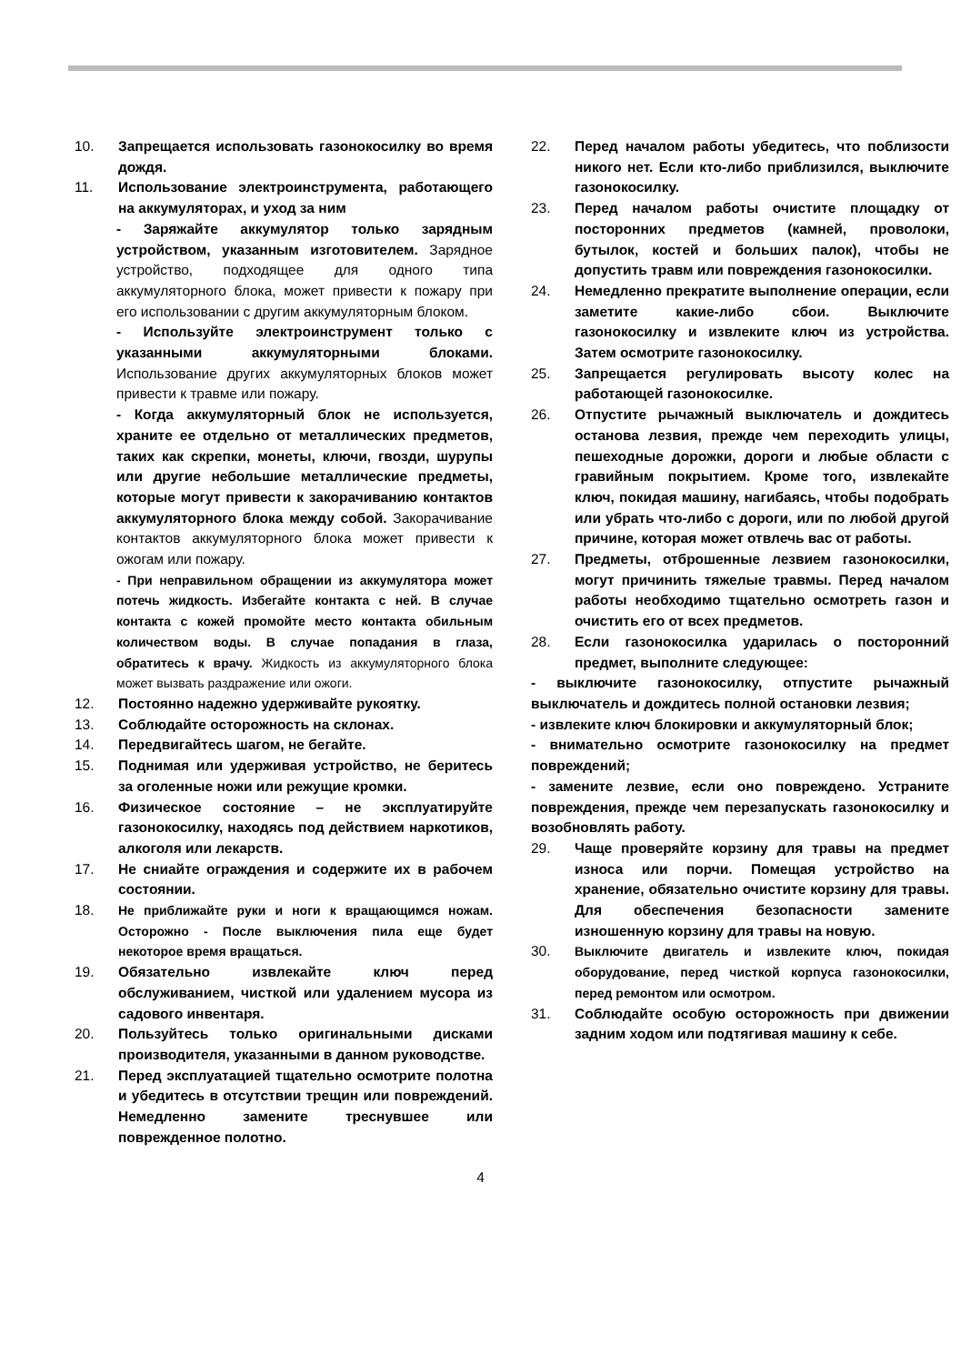10. Запрещается использовать газонокосилку во время дождя.
11. Использование электроинструмента, работающего на аккумуляторах, и уход за ним
- Заряжайте аккумулятор только зарядным устройством, указанным изготовителем. Зарядное устройство, подходящее для одного типа аккумуляторного блока, может привести к пожару при его использовании с другим аккумуляторным блоком.
- Используйте электроинструмент только с указанными аккумуляторными блоками. Использование других аккумуляторных блоков может привести к травме или пожару.
- Когда аккумуляторный блок не используется, храните ее отдельно от металлических предметов, таких как скрепки, монеты, ключи, гвозди, шурупы или другие небольшие металлические предметы, которые могут привести к закорачиванию контактов аккумуляторного блока между собой. Закорачивание контактов аккумуляторного блока может привести к ожогам или пожару.
- При неправильном обращении из аккумулятора может потечь жидкость. Избегайте контакта с ней. В случае контакта с кожей промойте место контакта обильным количеством воды. В случае попадания в глаза, обратитесь к врачу. Жидкость из аккумуляторного блока может вызвать раздражение или ожоги.
12. Постоянно надежно удерживайте рукоятку.
13. Соблюдайте осторожность на склонах.
14. Передвигайтесь шагом, не бегайте.
15. Поднимая или удерживая устройство, не беритесь за оголенные ножи или режущие кромки.
16. Физическое состояние – не эксплуатируйте газонокосилку, находясь под действием наркотиков, алкоголя или лекарств.
17. Не сниайте ограждения и содержите их в рабочем состоянии.
18. Не приближайте руки и ноги к вращающимся ножам. Осторожно - После выключения пила еще будет некоторое время вращаться.
19. Обязательно извлекайте ключ перед обслуживанием, чисткой или удалением мусора из садового инвентаря.
20. Пользуйтесь только оригинальными дисками производителя, указанными в данном руководстве.
21. Перед эксплуатацией тщательно осмотрите полотна и убедитесь в отсутствии трещин или повреждений. Немедленно замените треснувшее или поврежденное полотно.
22. Перед началом работы убедитесь, что поблизости никого нет. Если кто-либо приблизился, выключите газонокосилку.
23. Перед началом работы очистите площадку от посторонних предметов (камней, проволоки, бутылок, костей и больших палок), чтобы не допустить травм или повреждения газонокосилки.
24. Немедленно прекратите выполнение операции, если заметите какие-либо сбои. Выключите газонокосилку и извлеките ключ из устройства. Затем осмотрите газонокосилку.
25. Запрещается регулировать высоту колес на работающей газонокосилке.
26. Отпустите рычажный выключатель и дождитесь останова лезвия, прежде чем переходить улицы, пешеходные дорожки, дороги и любые области с гравийным покрытием. Кроме того, извлекайте ключ, покидая машину, нагибаясь, чтобы подобрать или убрать что-либо с дороги, или по любой другой причине, которая может отвлечь вас от работы.
27. Предметы, отброшенные лезвием газонокосилки, могут причинить тяжелые травмы. Перед началом работы необходимо тщательно осмотреть газон и очистить его от всех предметов.
28. Если газонокосилка ударилась о посторонний предмет, выполните следующее:
- выключите газонокосилку, отпустите рычажный выключатель и дождитесь полной остановки лезвия;
- извлеките ключ блокировки и аккумуляторный блок;
- внимательно осмотрите газонокосилку на предмет повреждений;
- замените лезвие, если оно повреждено. Устраните повреждения, прежде чем перезапускать газонокосилку и возобновлять работу.
29. Чаще проверяйте корзину для травы на предмет износа или порчи. Помещая устройство на хранение, обязательно очистите корзину для травы. Для обеспечения безопасности замените изношенную корзину для травы на новую.
30. Выключите двигатель и извлеките ключ, покидая оборудование, перед чисткой корпуса газонокосилки, перед ремонтом или осмотром.
31. Соблюдайте особую осторожность при движении задним ходом или подтягивая машину к себе.
4